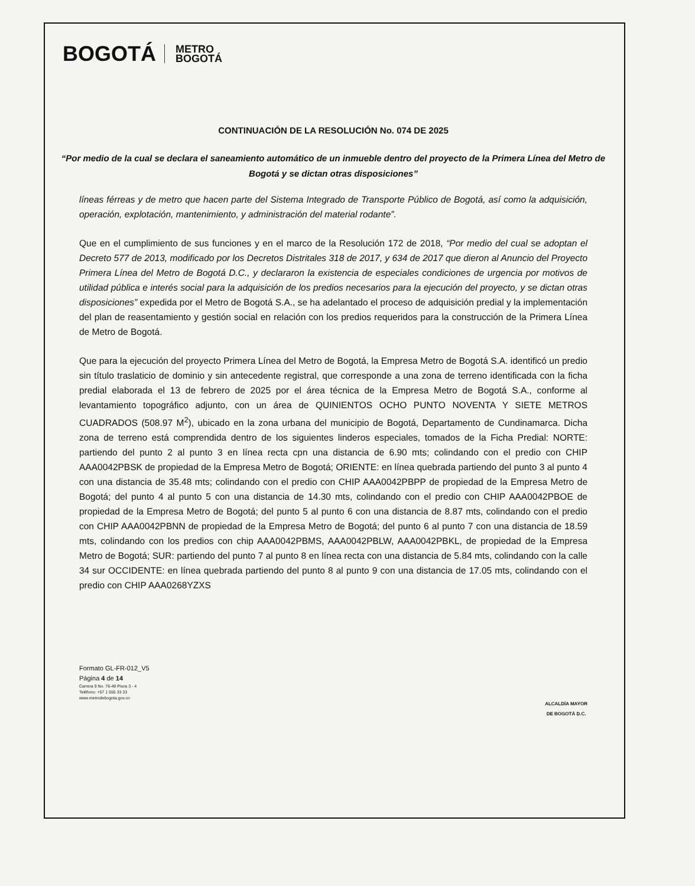BOGOTÁ METRO
BOGOTÁ
CONTINUACIÓN DE LA RESOLUCIÓN No. 074 DE 2025
“Por medio de la cual se declara el saneamiento automático de un inmueble dentro del proyecto de la Primera Línea del Metro de Bogotá y se dictan otras disposiciones”
líneas férreas y de metro que hacen parte del Sistema Integrado de Transporte Público de Bogotá, así como la adquisición, operación, explotación, mantenimiento, y administración del material rodante”.
Que en el cumplimiento de sus funciones y en el marco de la Resolución 172 de 2018, “Por medio del cual se adoptan el Decreto 577 de 2013, modificado por los Decretos Distritales 318 de 2017, y 634 de 2017 que dieron al Anuncio del Proyecto Primera Línea del Metro de Bogotá D.C., y declararon la existencia de especiales condiciones de urgencia por motivos de utilidad pública e interés social para la adquisición de los predios necesarios para la ejecución del proyecto, y se dictan otras disposiciones” expedida por el Metro de Bogotá S.A., se ha adelantado el proceso de adquisición predial y la implementación del plan de reasentamiento y gestión social en relación con los predios requeridos para la construcción de la Primera Línea de Metro de Bogotá.
Que para la ejecución del proyecto Primera Línea del Metro de Bogotá, la Empresa Metro de Bogotá S.A. identificó un predio sin título traslaticio de dominio y sin antecedente registral, que corresponde a una zona de terreno identificada con la ficha predial elaborada el 13 de febrero de 2025 por el área técnica de la Empresa Metro de Bogotá S.A., conforme al levantamiento topográfico adjunto, con un área de QUINIENTOS OCHO PUNTO NOVENTA Y SIETE METROS CUADRADOS (508.97 M<sup>2</sup>), ubicado en la zona urbana del municipio de Bogotá, Departamento de Cundinamarca. Dicha zona de terreno está comprendida dentro de los siguientes linderos especiales, tomados de la Ficha Predial: NORTE: partiendo del punto 2 al punto 3 en línea recta cpn una distancia de 6.90 mts; colindando con el predio con CHIP AAA0042PBSK de propiedad de la Empresa Metro de Bogotá; ORIENTE: en línea quebrada partiendo del punto 3 al punto 4 con una distancia de 35.48 mts; colindando con el predio con CHIP AAA0042PBPP de propiedad de la Empresa Metro de Bogotá; del punto 4 al punto 5 con una distancia de 14.30 mts, colindando con el predio con CHIP AAA0042PBOE de propiedad de la Empresa Metro de Bogotá; del punto 5 al punto 6 con una distancia de 8.87 mts, colindando con el predio con CHIP AAA0042PBNN de propiedad de la Empresa Metro de Bogotá; del punto 6 al punto 7 con una distancia de 18.59 mts, colindando con los predios con chip AAA0042PBMS, AAA0042PBLW, AAA0042PBKL, de propiedad de la Empresa Metro de Bogotá; SUR: partiendo del punto 7 al punto 8 en línea recta con una distancia de 5.84 mts, colindando con la calle 34 sur OCCIDENTE: en línea quebrada partiendo del punto 8 al punto 9 con una distancia de 17.05 mts, colindando con el predio con CHIP AAA0268YZXS
Formato GL-FR-012_V5
Página 4 de 14
Carrera 9 No. 76-49 Pisos 3 - 4
Teléfono: +57 1 555 33 33
www.metrodebogota.gov.co
ALCALDÍA MAYOR
DE BOGOTÁ D.C.